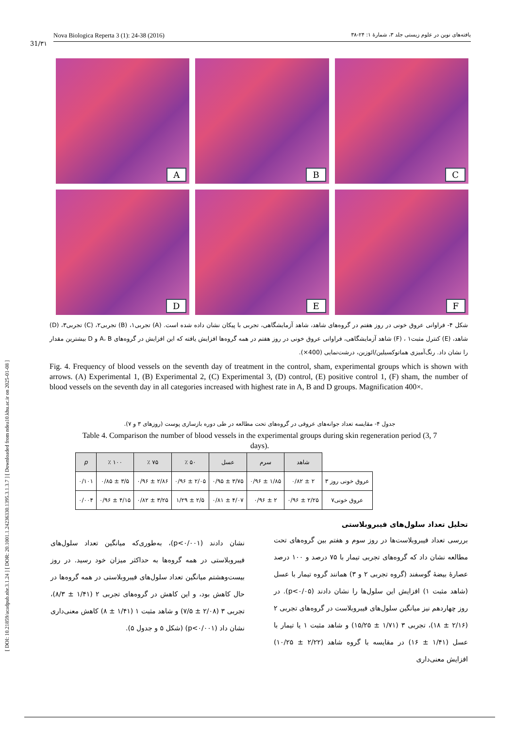[ DOI: 10.21859/acadpub.nbr.3.1.24 ] [ DOR: 20.1001.1.24236330.1395.3.1.3.7 ] [ Downloaded from ndea10.khu.ac.ir on 2025-01-08 ]
Nova Biologica Reperta 3 (1): 24-38 (2016) یافته‌های نوین در علوم زیستی جلد ۳، شمارهٔ ۱: ۲۴-۳۸
31/۳۱
A
B
C
D
E
F
شکل ۴- فراوانی عروق خونی در روز هفتم در گروه‌های شاهد، شاهد آزمایشگاهی، تجربی با پیکان نشان داده شده است. (A) تجربی۱، (B) تجربی۲، (C) تجربی۳، (D) شاهد، (E) کنترل مثبت۱ ، (F) شاهد آزمایشگاهی، فراوانی عروق خونی در روز هفتم در همه گروه‌ها افزایش یافته که این افزایش در گروه‌های A، B و D بیشترین مقدار را نشان داد. رنگ‌آمیزی هماتوکسیلین/ائوزین، درشت‌نمایی (400×).
Fig. 4. Frequency of blood vessels on the seventh day of treatment in the control, sham, experimental groups which is shown with arrows. (A) Experimental 1, (B) Experimental 2, (C) Experimental 3, (D) control, (E) positive control 1, (F) sham, the number of blood vessels on the seventh day in all categories increased with highest rate in A, B and D groups. Magnification 400×.
جدول ۴- مقایسه تعداد جوانه‌های عروقی در گروه‌های تحت مطالعه در طی دوره بازسازی پوست (روزهای ۳ و ۷).
Table 4. Comparison the number of blood vessels in the experimental groups during skin regeneration period (3, 7 days).
| | شاهد | سرم | عسل | ۵۰ ٪ | ۷۵ ٪ | ۱۰۰ ٪ | p |
| --- | --- | --- | --- | --- | --- | --- | --- |
| عروق خونی روز ۳ | ۲ ± ۰/۸۲ | ۱/۸۵ ± ۰/۹۶ | ۳/۷۵ ± ۰/۹۵ | ۲/۰۵ ± ۰/۹۶ | ۲/۸۶ ± ۰/۹۶ | ۳/۵ ± ۰/۸۵ | ۰/۱۰۱ |
| عروق خونی۷ | ۲/۲۵ ± ۰/۹۶ | ۲ ± ۰/۹۶ | ۴/۰۷ ± ۰/۸۱ | ۲/۵ ± ۱/۲۹ | ۳/۲۵ ± ۰/۸۲ | ۴/۱۵ ± ۰/۹۶ | ۰/۰۰۴ |
تحلیل تعداد سلول‌های فیبروبلاستی
بررسی تعداد فیبروبلاست‌ها در روز سوم و هفتم بین گروه‌های تحت مطالعه نشان داد که گروه‌های تجربی تیمار با ۷۵ درصد و ۱۰۰ درصد عصارهٔ بیضهٔ گوسفند (گروه تجربی ۲ و ۳) همانند گروه تیمار با عسل (شاهد مثبت ۱) افزایش این سلول‌ها را نشان دادند (p<۰/۰۵). در روز چهاردهم نیز میانگین سلول‌های فیبروبلاست در گروه‌های تجربی ۲ (۲/۱۶ ± ۱۸)، تجربی ۳ (۱/۷۱ ± ۱۵/۲۵) و شاهد مثبت ۱ یا تیمار با عسل (۱/۴۱ ± ۱۶) در مقایسه با گروه شاهد (۲/۲۲ ± ۱۰/۲۵) افزایش معنی‌داری
نشان دادند (p<۰/۰۰۱)، به‌طوری‌که میانگین تعداد سلول‌های فیبروبلاستی در همه گروه‌ها به حداکثر میزان خود رسید. در روز بیست‌وهشتم میانگین تعداد سلول‌های فیبروبلاستی در همه گروه‌ها در حال کاهش بود، و این کاهش در گروه‌های تجربی ۲ (۱/۴۱ ± ۸/۳)، تجربی ۳ (۲/۰۸ ± ۷/۵) و شاهد مثبت ۱ (۱/۴۱ ± ۸) کاهش معنی‌داری نشان داد (p<۰/۰۰۱) (شکل ۵ و جدول ۵).